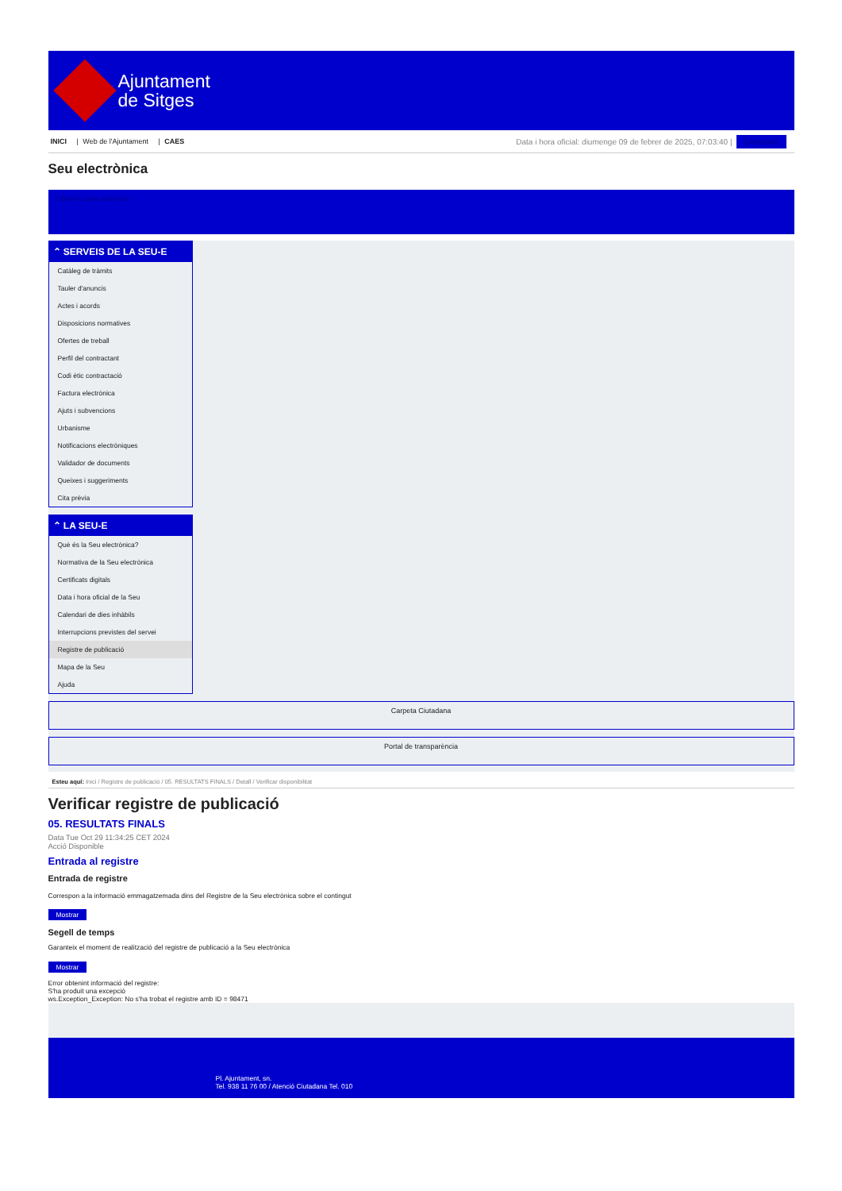Ajuntament
de Sitges
INICI | Web de l'Ajuntament | CAES
Data i hora oficial: diumenge 09 de febrer de 2025, 07:03:40 | Directoris
Seu electrònica
Obtenir còpia autèntica
⌃ SERVEIS DE LA SEU-E
Catàleg de tràmits
Tauler d'anuncis
Actes i acords
Disposicions normatives
Ofertes de treball
Perfil del contractant
Codi ètic contractació
Factura electrònica
Ajuts i subvencions
Urbanisme
Notificacions electròniques
Validador de documents
Queixes i suggeriments
Cita prèvia
⌃ LA SEU-E
Què és la Seu electrònica?
Normativa de la Seu electrònica
Certificats digitals
Data i hora oficial de la Seu
Calendari de dies inhàbils
Interrupcions previstes del servei
Registre de publicació
Mapa de la Seu
Ajuda
Carpeta Ciutadana
Portal de transparència
Esteu aquí: Inici / Registre de publicació / 05. RESULTATS FINALS / Detall / Verificar disponibilitat
Verificar registre de publicació
05. RESULTATS FINALS
Data Tue Oct 29 11:34:25 CET 2024
Acció Disponible
Entrada al registre
Entrada de registre
Correspon a la informació emmagatzemada dins del Registre de la Seu electrònica sobre el contingut
Mostrar
Segell de temps
Garanteix el moment de realització del registre de publicació a la Seu electrònica
Mostrar
Error obtenint informació del registre:
S'ha produit una excepció
ws.Exception_Exception: No s'ha trobat el registre amb ID = 98471
Pl. Ajuntament, sn.
Tel. 938 11 76 00 / Atenció Ciutadana Tel. 010